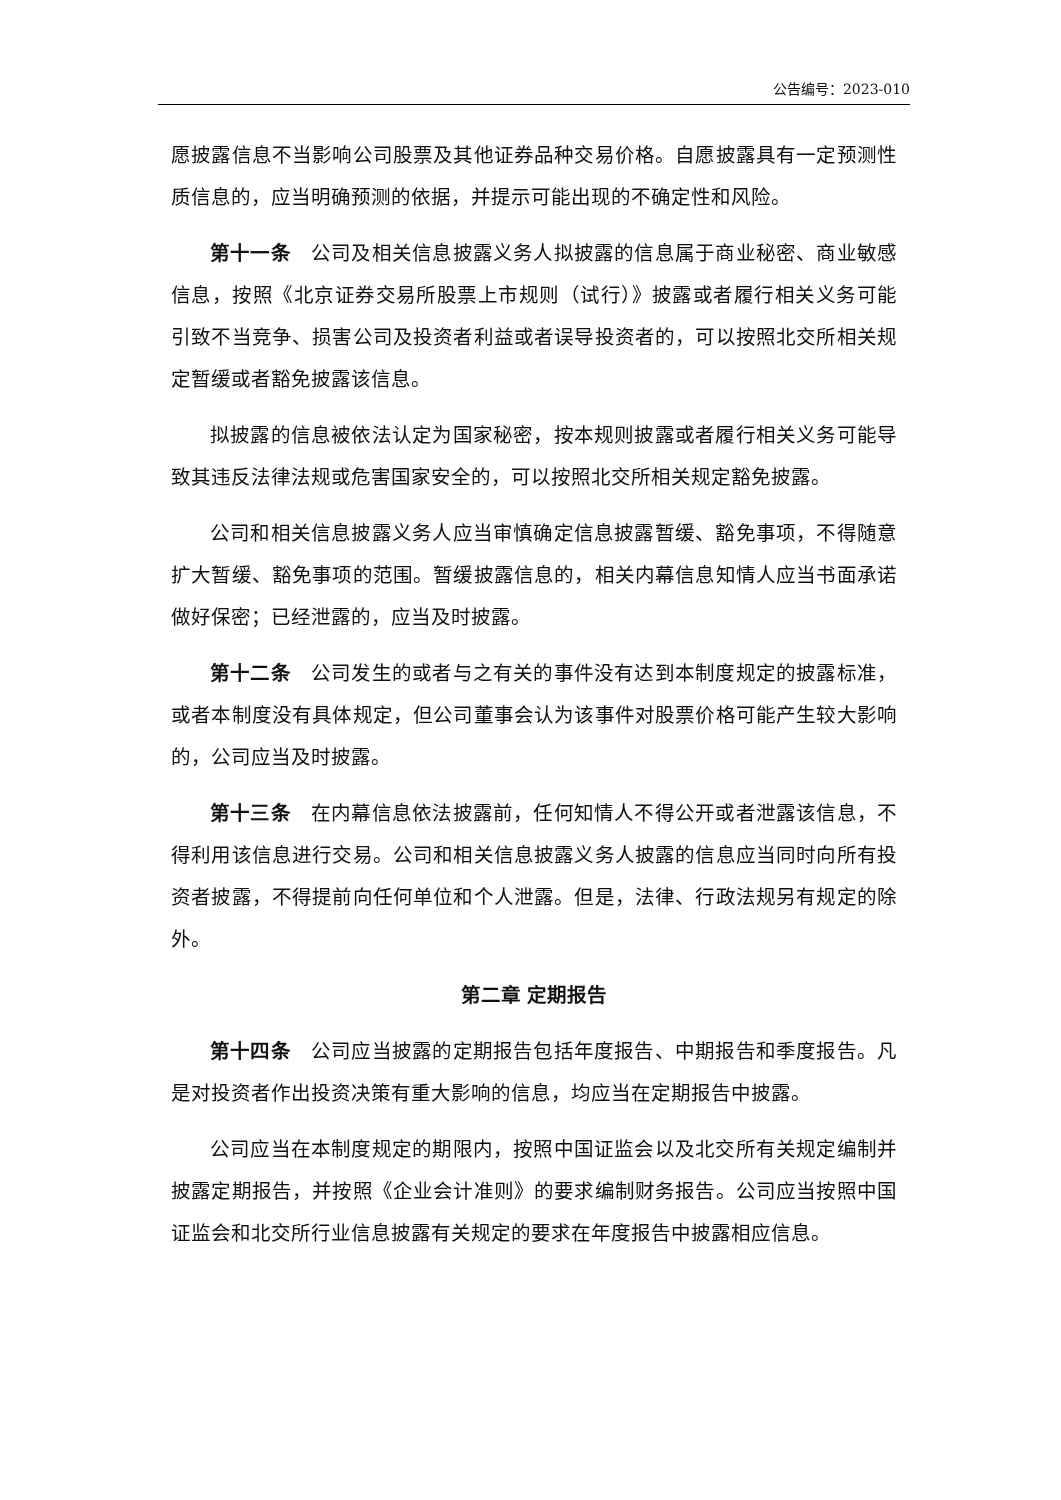公告编号：2023-010
愿披露信息不当影响公司股票及其他证券品种交易价格。自愿披露具有一定预测性质信息的，应当明确预测的依据，并提示可能出现的不确定性和风险。
第十一条　公司及相关信息披露义务人拟披露的信息属于商业秘密、商业敏感信息，按照《北京证券交易所股票上市规则（试行）》披露或者履行相关义务可能引致不当竞争、损害公司及投资者利益或者误导投资者的，可以按照北交所相关规定暂缓或者豁免披露该信息。
拟披露的信息被依法认定为国家秘密，按本规则披露或者履行相关义务可能导致其违反法律法规或危害国家安全的，可以按照北交所相关规定豁免披露。
公司和相关信息披露义务人应当审慎确定信息披露暂缓、豁免事项，不得随意扩大暂缓、豁免事项的范围。暂缓披露信息的，相关内幕信息知情人应当书面承诺做好保密；已经泄露的，应当及时披露。
第十二条　公司发生的或者与之有关的事件没有达到本制度规定的披露标准，或者本制度没有具体规定，但公司董事会认为该事件对股票价格可能产生较大影响的，公司应当及时披露。
第十三条　在内幕信息依法披露前，任何知情人不得公开或者泄露该信息，不得利用该信息进行交易。公司和相关信息披露义务人披露的信息应当同时向所有投资者披露，不得提前向任何单位和个人泄露。但是，法律、行政法规另有规定的除外。
第二章 定期报告
第十四条　公司应当披露的定期报告包括年度报告、中期报告和季度报告。凡是对投资者作出投资决策有重大影响的信息，均应当在定期报告中披露。
公司应当在本制度规定的期限内，按照中国证监会以及北交所有关规定编制并披露定期报告，并按照《企业会计准则》的要求编制财务报告。公司应当按照中国证监会和北交所行业信息披露有关规定的要求在年度报告中披露相应信息。